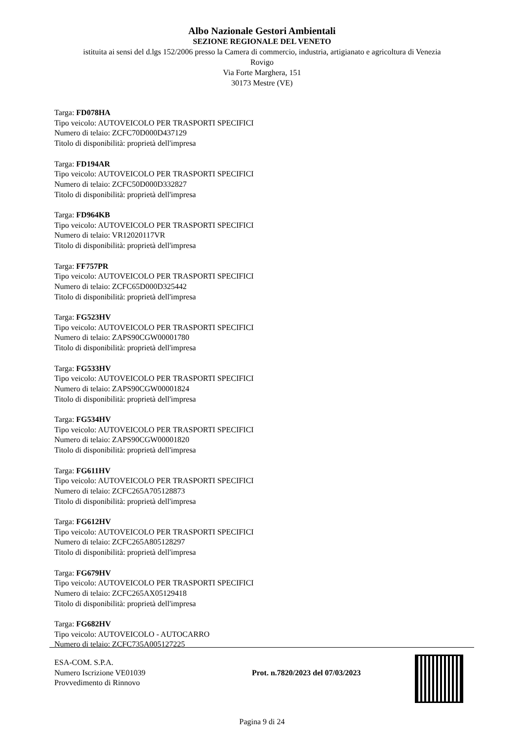Albo Nazionale Gestori Ambientali
SEZIONE REGIONALE DEL VENETO
istituita ai sensi del d.lgs 152/2006 presso la Camera di commercio, industria, artigianato e agricoltura di Venezia
Rovigo
Via Forte Marghera, 151
30173 Mestre (VE)
Targa: FD078HA
Tipo veicolo: AUTOVEICOLO PER TRASPORTI SPECIFICI
Numero di telaio: ZCFC70D000D437129
Titolo di disponibilità: proprietà dell'impresa
Targa: FD194AR
Tipo veicolo: AUTOVEICOLO PER TRASPORTI SPECIFICI
Numero di telaio: ZCFC50D000D332827
Titolo di disponibilità: proprietà dell'impresa
Targa: FD964KB
Tipo veicolo: AUTOVEICOLO PER TRASPORTI SPECIFICI
Numero di telaio: VR12020117VR
Titolo di disponibilità: proprietà dell'impresa
Targa: FF757PR
Tipo veicolo: AUTOVEICOLO PER TRASPORTI SPECIFICI
Numero di telaio: ZCFC65D000D325442
Titolo di disponibilità: proprietà dell'impresa
Targa: FG523HV
Tipo veicolo: AUTOVEICOLO PER TRASPORTI SPECIFICI
Numero di telaio: ZAPS90CGW00001780
Titolo di disponibilità: proprietà dell'impresa
Targa: FG533HV
Tipo veicolo: AUTOVEICOLO PER TRASPORTI SPECIFICI
Numero di telaio: ZAPS90CGW00001824
Titolo di disponibilità: proprietà dell'impresa
Targa: FG534HV
Tipo veicolo: AUTOVEICOLO PER TRASPORTI SPECIFICI
Numero di telaio: ZAPS90CGW00001820
Titolo di disponibilità: proprietà dell'impresa
Targa: FG611HV
Tipo veicolo: AUTOVEICOLO PER TRASPORTI SPECIFICI
Numero di telaio: ZCFC265A705128873
Titolo di disponibilità: proprietà dell'impresa
Targa: FG612HV
Tipo veicolo: AUTOVEICOLO PER TRASPORTI SPECIFICI
Numero di telaio: ZCFC265A805128297
Titolo di disponibilità: proprietà dell'impresa
Targa: FG679HV
Tipo veicolo: AUTOVEICOLO PER TRASPORTI SPECIFICI
Numero di telaio: ZCFC265AX05129418
Titolo di disponibilità: proprietà dell'impresa
Targa: FG682HV
Tipo veicolo: AUTOVEICOLO - AUTOCARRO
Numero di telaio: ZCFC735A005127225
ESA-COM. S.P.A.
Numero Iscrizione VE01039
Provvedimento di Rinnovo
Prot. n.7820/2023 del 07/03/2023
Pagina 9 di 24